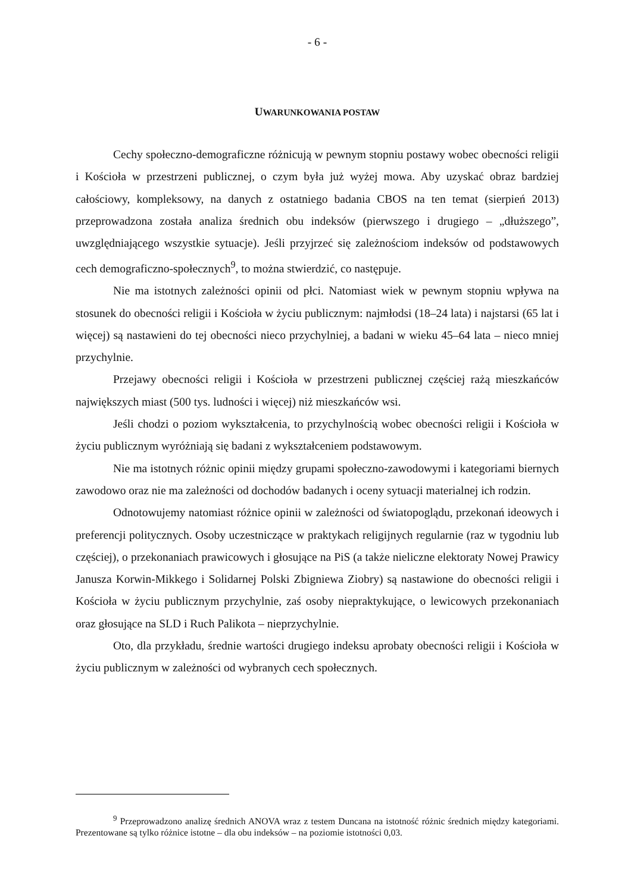- 6 -
UWARUNKOWANIA POSTAW
Cechy społeczno-demograficzne różnicują w pewnym stopniu postawy wobec obecności religii i Kościoła w przestrzeni publicznej, o czym była już wyżej mowa. Aby uzyskać obraz bardziej całościowy, kompleksowy, na danych z ostatniego badania CBOS na ten temat (sierpień 2013) przeprowadzona została analiza średnich obu indeksów (pierwszego i drugiego – „dłuższego”, uwzględniającego wszystkie sytuacje). Jeśli przyjrzeć się zależnościom indeksów od podstawowych cech demograficzno-społecznych<sup>9</sup>, to można stwierdzić, co następuje.
Nie ma istotnych zależności opinii od płci. Natomiast wiek w pewnym stopniu wpływa na stosunek do obecności religii i Kościoła w życiu publicznym: najmłodsi (18–24 lata) i najstarsi (65 lat i więcej) są nastawieni do tej obecności nieco przychylniej, a badani w wieku 45–64 lata – nieco mniej przychylnie.
Przejawy obecności religii i Kościoła w przestrzeni publicznej częściej rażą mieszkańców największych miast (500 tys. ludności i więcej) niż mieszkańców wsi.
Jeśli chodzi o poziom wykształcenia, to przychylnością wobec obecności religii i Kościoła w życiu publicznym wyróżniają się badani z wykształceniem podstawowym.
Nie ma istotnych różnic opinii między grupami społeczno-zawodowymi i kategoriami biernych zawodowo oraz nie ma zależności od dochodów badanych i oceny sytuacji materialnej ich rodzin.
Odnotowujemy natomiast różnice opinii w zależności od światopoglądu, przekonań ideowych i preferencji politycznych. Osoby uczestniczące w praktykach religijnych regularnie (raz w tygodniu lub częściej), o przekonaniach prawicowych i głosujące na PiS (a także nieliczne elektoraty Nowej Prawicy Janusza Korwin-Mikkego i Solidarnej Polski Zbigniewa Ziobry) są nastawione do obecności religii i Kościoła w życiu publicznym przychylnie, zaś osoby niepraktykujące, o lewicowych przekonaniach oraz głosujące na SLD i Ruch Palikota – nieprzychylnie.
Oto, dla przykładu, średnie wartości drugiego indeksu aprobaty obecności religii i Kościoła w życiu publicznym w zależności od wybranych cech społecznych.
<sup>9</sup> Przeprowadzono analizę średnich ANOVA wraz z testem Duncana na istotność różnic średnich między kategoriami. Prezentowane są tylko różnice istotne – dla obu indeksów – na poziomie istotności 0,03.